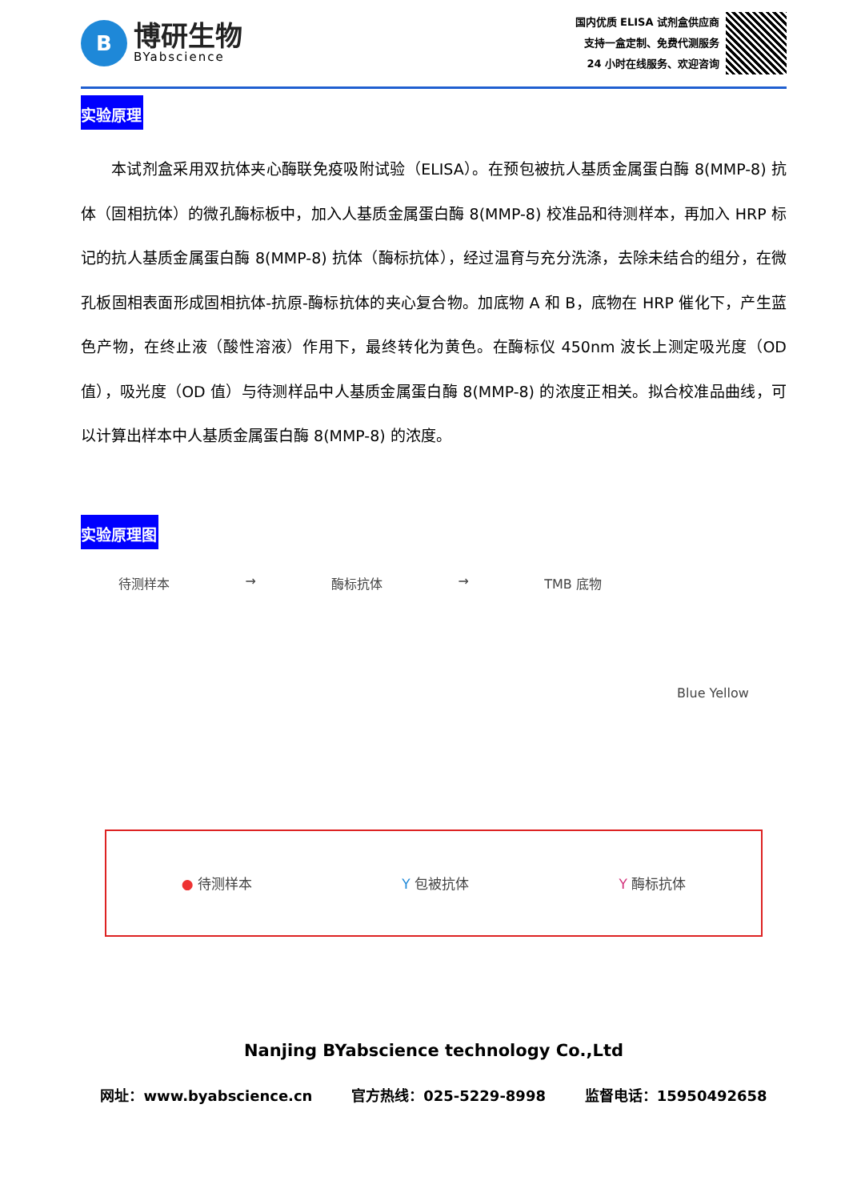B
博研生物
BYabscience
国内优质 ELISA 试剂盒供应商
支持一盒定制、免费代测服务
24 小时在线服务、欢迎咨询
实验原理
本试剂盒采用双抗体夹心酶联免疫吸附试验（ELISA）。在预包被抗人基质金属蛋白酶 8(MMP-8) 抗体（固相抗体）的微孔酶标板中，加入人基质金属蛋白酶 8(MMP-8) 校准品和待测样本，再加入 HRP 标记的抗人基质金属蛋白酶 8(MMP-8) 抗体（酶标抗体），经过温育与充分洗涤，去除未结合的组分，在微孔板固相表面形成固相抗体-抗原-酶标抗体的夹心复合物。加底物 A 和 B，底物在 HRP 催化下，产生蓝色产物，在终止液（酸性溶液）作用下，最终转化为黄色。在酶标仪 450nm 波长上测定吸光度（OD 值），吸光度（OD 值）与待测样品中人基质金属蛋白酶 8(MMP-8) 的浓度正相关。拟合校准品曲线，可以计算出样本中人基质金属蛋白酶 8(MMP-8) 的浓度。
实验原理图
待测样本 → 酶标抗体 → TMB 底物 Blue Yellow
● 待测样本 Y 包被抗体 Y 酶标抗体
Nanjing BYabscience technology Co.,Ltd
网址：www.byabscience.cn 官方热线：025-5229-8998 监督电话：15950492658